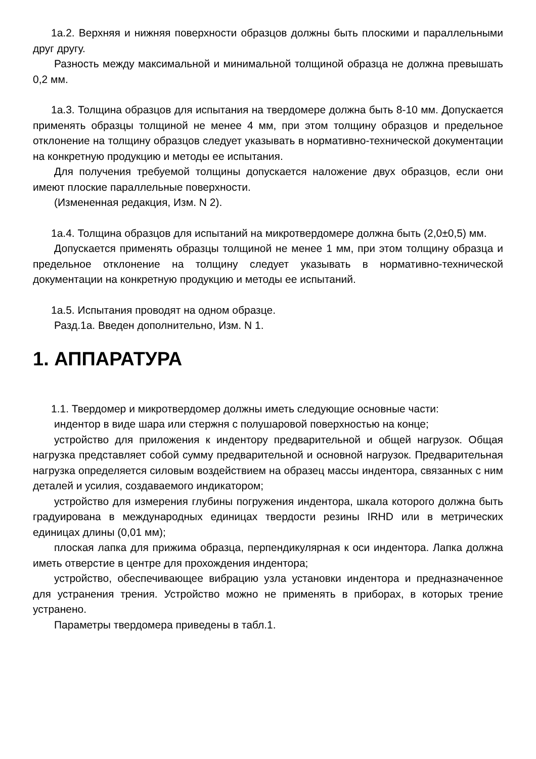1а.2. Верхняя и нижняя поверхности образцов должны быть плоскими и параллельными друг другу.
Разность между максимальной и минимальной толщиной образца не должна превышать 0,2 мм.
1а.3. Толщина образцов для испытания на твердомере должна быть 8-10 мм. Допускается применять образцы толщиной не менее 4 мм, при этом толщину образцов и предельное отклонение на толщину образцов следует указывать в нормативно-технической документации на конкретную продукцию и методы ее испытания.
Для получения требуемой толщины допускается наложение двух образцов, если они имеют плоские параллельные поверхности.
(Измененная редакция, Изм. N 2).
1а.4. Толщина образцов для испытаний на микротвердомере должна быть (2,0±0,5) мм.
Допускается применять образцы толщиной не менее 1 мм, при этом толщину образца и предельное отклонение на толщину следует указывать в нормативно-технической документации на конкретную продукцию и методы ее испытаний.
1а.5. Испытания проводят на одном образце.
Разд.1а. Введен дополнительно, Изм. N 1.
1. АППАРАТУРА
1.1. Твердомер и микротвердомер должны иметь следующие основные части:
индентор в виде шара или стержня с полушаровой поверхностью на конце;
устройство для приложения к индентору предварительной и общей нагрузок. Общая нагрузка представляет собой сумму предварительной и основной нагрузок. Предварительная нагрузка определяется силовым воздействием на образец массы индентора, связанных с ним деталей и усилия, создаваемого индикатором;
устройство для измерения глубины погружения индентора, шкала которого должна быть градуирована в международных единицах твердости резины IRHD или в метрических единицах длины (0,01 мм);
плоская лапка для прижима образца, перпендикулярная к оси индентора. Лапка должна иметь отверстие в центре для прохождения индентора;
устройство, обеспечивающее вибрацию узла установки индентора и предназначенное для устранения трения. Устройство можно не применять в приборах, в которых трение устранено.
Параметры твердомера приведены в табл.1.